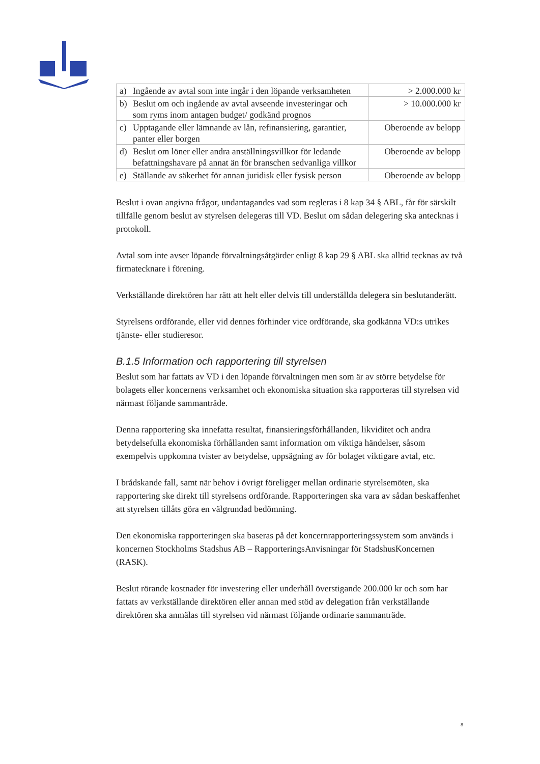| a) Ingående av avtal som inte ingår i den löpande verksamheten | > 2.000.000 kr |
| b) Beslut om och ingående av avtal avseende investeringar och som ryms inom antagen budget/ godkänd prognos | > 10.000.000 kr |
| c) Upptagande eller lämnande av lån, refinansiering, garantier, panter eller borgen | Oberoende av belopp |
| d) Beslut om löner eller andra anställningsvillkor för ledande befattningshavare på annat än för branschen sedvanliga villkor | Oberoende av belopp |
| e) Ställande av säkerhet för annan juridisk eller fysisk person | Oberoende av belopp |
Beslut i ovan angivna frågor, undantagandes vad som regleras i 8 kap 34 § ABL, får för särskilt tillfälle genom beslut av styrelsen delegeras till VD. Beslut om sådan delegering ska antecknas i protokoll.
Avtal som inte avser löpande förvaltningsåtgärder enligt 8 kap 29 § ABL ska alltid tecknas av två firmatecknare i förening.
Verkställande direktören har rätt att helt eller delvis till underställda delegera sin beslutanderätt.
Styrelsens ordförande, eller vid dennes förhinder vice ordförande, ska godkänna VD:s utrikes tjänste- eller studieresor.
B.1.5 Information och rapportering till styrelsen
Beslut som har fattats av VD i den löpande förvaltningen men som är av större betydelse för bolagets eller koncernens verksamhet och ekonomiska situation ska rapporteras till styrelsen vid närmast följande sammanträde.
Denna rapportering ska innefatta resultat, finansieringsförhållanden, likviditet och andra betydelsefulla ekonomiska förhållanden samt information om viktiga händelser, såsom exempelvis uppkomna tvister av betydelse, uppsägning av för bolaget viktigare avtal, etc.
I brådskande fall, samt när behov i övrigt föreligger mellan ordinarie styrelsemöten, ska rapportering ske direkt till styrelsens ordförande. Rapporteringen ska vara av sådan beskaffenhet att styrelsen tillåts göra en välgrundad bedömning.
Den ekonomiska rapporteringen ska baseras på det koncernrapporteringssystem som används i koncernen Stockholms Stadshus AB – RapporteringsAnvisningar för StadshusKoncernen (RASK).
Beslut rörande kostnader för investering eller underhåll överstigande 200.000 kr och som har fattats av verkställande direktören eller annan med stöd av delegation från verkställande direktören ska anmälas till styrelsen vid närmast följande ordinarie sammanträde.
8